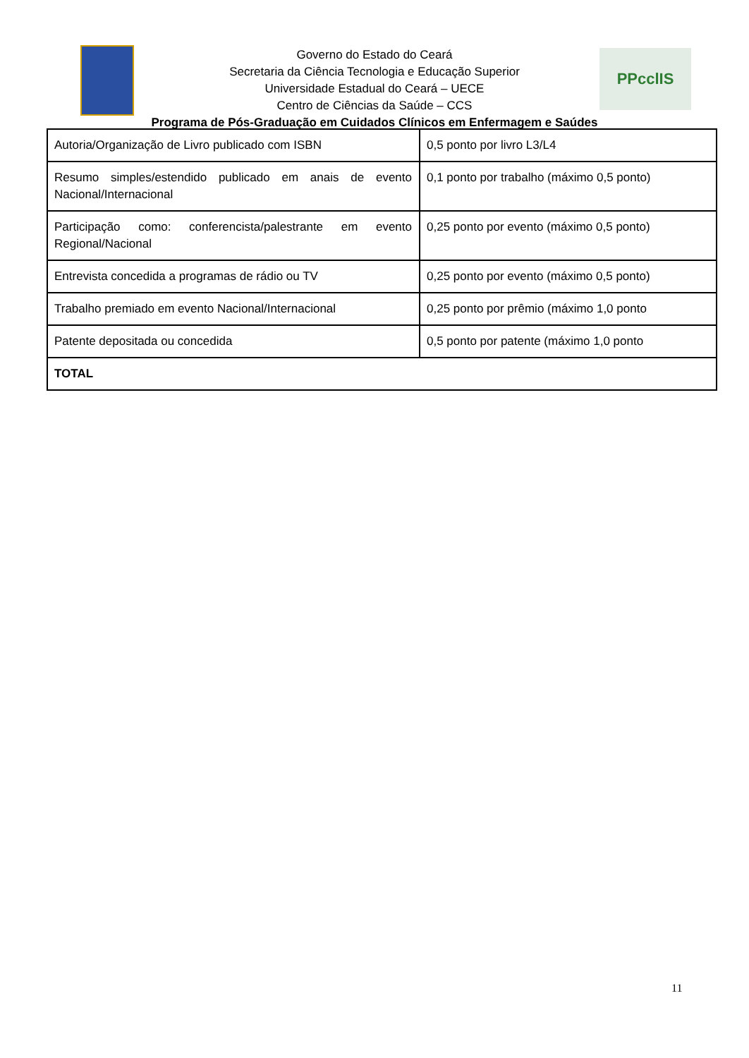PPcclIS
Governo do Estado do Ceará
Secretaria da Ciência Tecnologia e Educação Superior
Universidade Estadual do Ceará – UECE
Centro de Ciências da Saúde – CCS
Programa de Pós-Graduação em Cuidados Clínicos em Enfermagem e Saúdes
| Autoria/Organização de Livro publicado com ISBN | 0,5 ponto por livro L3/L4 |
| Resumo simples/estendido publicado em anais de evento Nacional/Internacional | 0,1 ponto por trabalho (máximo 0,5 ponto) |
| Participação como: conferencista/palestrante em evento Regional/Nacional | 0,25 ponto por evento (máximo 0,5 ponto) |
| Entrevista concedida a programas de rádio ou TV | 0,25 ponto por evento (máximo 0,5 ponto) |
| Trabalho premiado em evento Nacional/Internacional | 0,25 ponto por prêmio (máximo 1,0 ponto |
| Patente depositada ou concedida | 0,5 ponto por patente (máximo 1,0 ponto |
| TOTAL | |
11